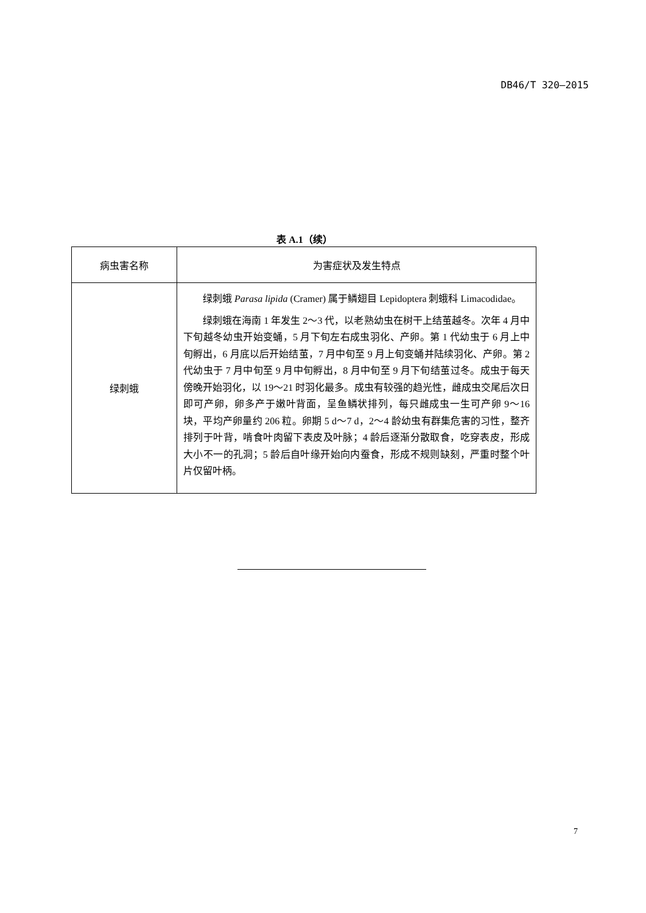DB46/T 320—2015
表 A.1（续）
| 病虫害名称 | 为害症状及发生特点 |
| --- | --- |
| 绿刺蛾 | 绿刺蛾 Parasa lipida (Cramer) 属于鳞翅目 Lepidoptera 刺蛾科 Limacodidae。 绿刺蛾在海南 1 年发生 2～3 代，以老熟幼虫在树干上结茧越冬。次年 4 月中下旬越冬幼虫开始变蛹，5 月下旬左右成虫羽化、产卵。第 1 代幼虫于 6 月上中旬孵出，6 月底以后开始结茧，7 月中旬至 9 月上旬变蛹并陆续羽化、产卵。第 2 代幼虫于 7 月中旬至 9 月中旬孵出，8 月中旬至 9 月下旬结茧过冬。成虫于每天傍晚开始羽化，以 19～21 时羽化最多。成虫有较强的趋光性，雌成虫交尾后次日即可产卵，卵多产于嫩叶背面，呈鱼鳞状排列，每只雌成虫一生可产卵 9～16 块，平均产卵量约 206 粒。卵期 5 d～7 d，2～4 龄幼虫有群集危害的习性，整齐排列于叶背，啃食叶肉留下表皮及叶脉；4 龄后逐渐分散取食，吃穿表皮，形成大小不一的孔洞；5 龄后自叶缘开始向内蚕食，形成不规则缺刻，严重时整个叶片仅留叶柄。 |
7